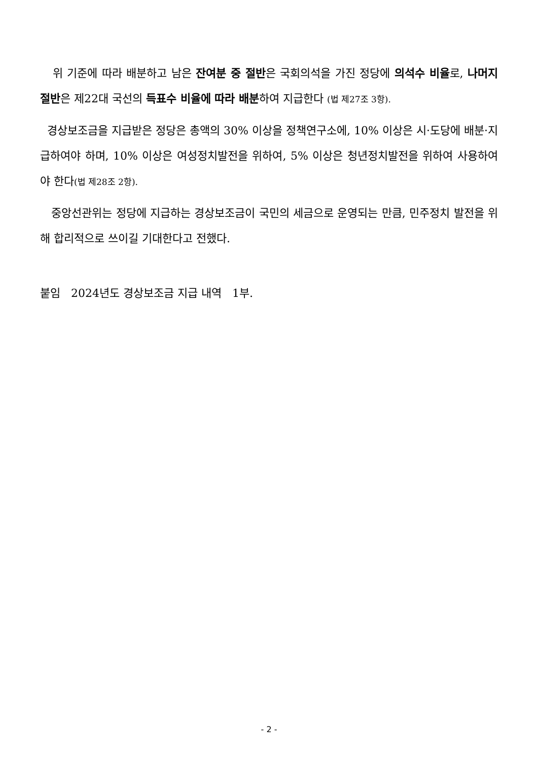위 기준에 따라 배분하고 남은 잔여분 중 절반은 국회의석을 가진 정당에 의석수 비율로, 나머지 절반은 제22대 국선의 득표수 비율에 따라 배분하여 지급한다 (법 제27조 3항).
경상보조금을 지급받은 정당은 총액의 30% 이상을 정책연구소에, 10% 이상은 시·도당에 배분·지급하여야 하며, 10% 이상은 여성정치발전을 위하여, 5% 이상은 청년정치발전을 위하여 사용하여야 한다(법 제28조 2항).
중앙선관위는 정당에 지급하는 경상보조금이 국민의 세금으로 운영되는 만큼, 민주정치 발전을 위해 합리적으로 쓰이길 기대한다고 전했다.
붙임 2024년도 경상보조금 지급 내역 1부.
- 2 -